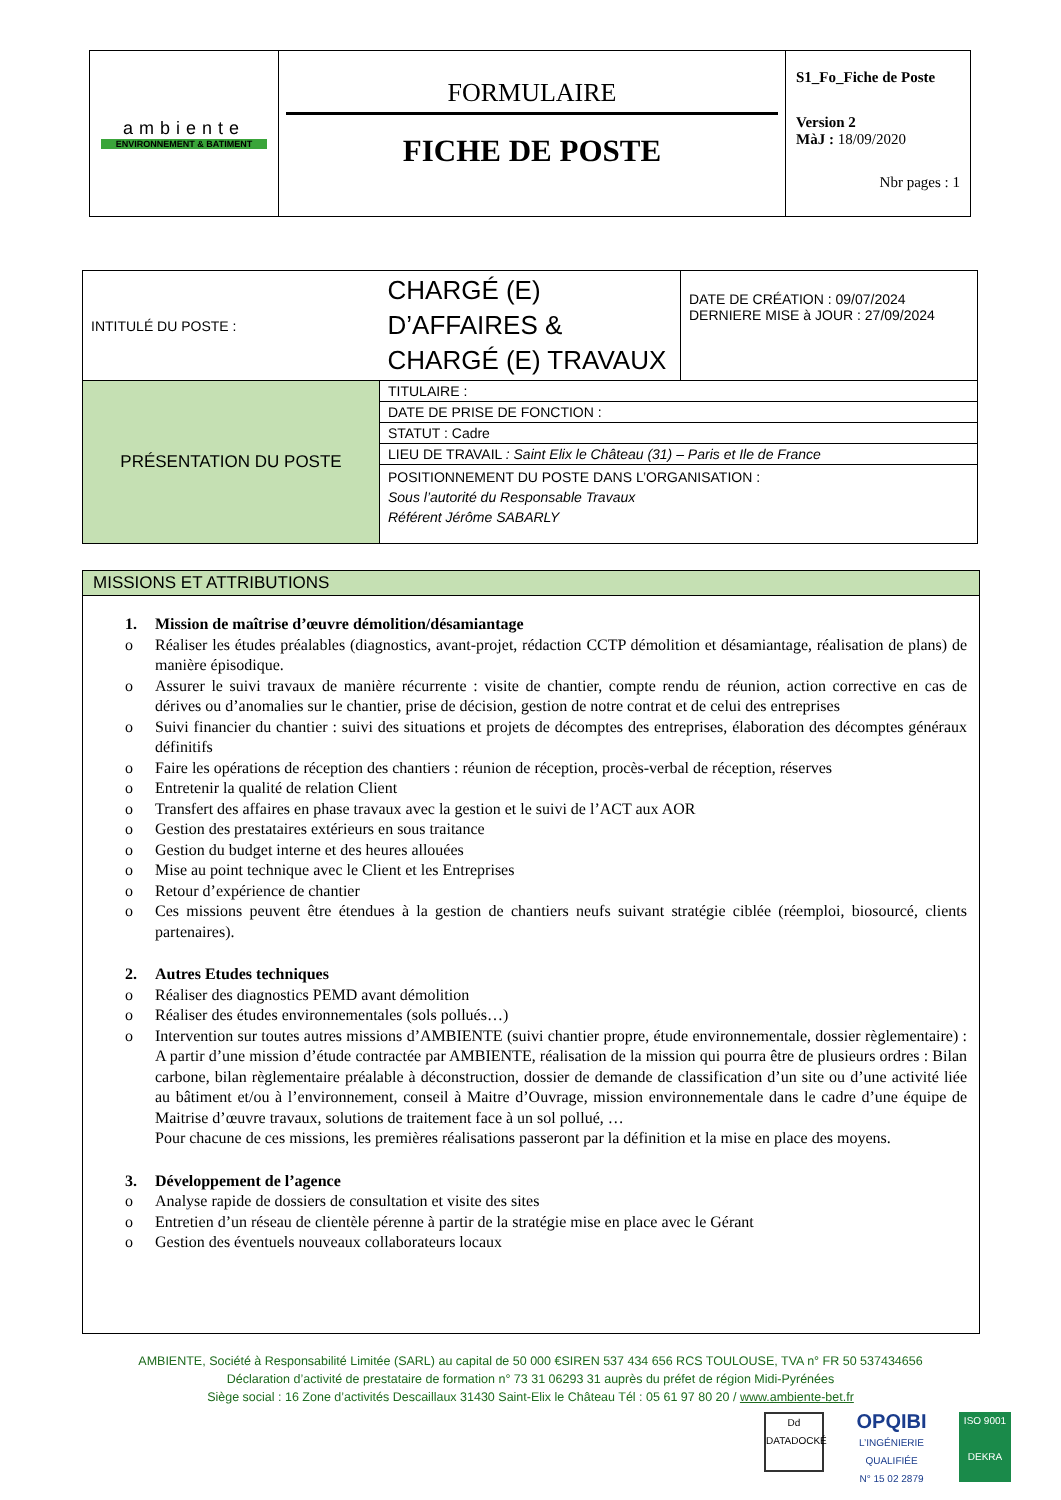| ambiente ENVIRONNEMENT & BATIMENT | FORMULAIRE FICHE DE POSTE | S1_Fo_Fiche de Poste Version 2 MàJ : 18/09/2020 Nbr pages : 1 |
| INTITULÉ DU POSTE : | | CHARGÉ (E) D’AFFAIRES & CHARGÉ (E) TRAVAUX | DATE DE CRÉATION : 09/07/2024 DERNIERE MISE à JOUR : 27/09/2024 |
| PRÉSENTATION DU POSTE | TITULAIRE : | | |
| | DATE DE PRISE DE FONCTION : | | |
| | STATUT : Cadre | | |
| | LIEU DE TRAVAIL : Saint Elix le Château (31) – Paris et Ile de France | | |
| | POSITIONNEMENT DU POSTE DANS L’ORGANISATION : Sous l’autorité du Responsable Travaux Référent Jérôme SABARLY | | |
MISSIONS ET ATTRIBUTIONS
1. Mission de maîtrise d’œuvre démolition/désamiantage
o Réaliser les études préalables (diagnostics, avant-projet, rédaction CCTP démolition et désamiantage, réalisation de plans) de manière épisodique.
o Assurer le suivi travaux de manière récurrente : visite de chantier, compte rendu de réunion, action corrective en cas de dérives ou d’anomalies sur le chantier, prise de décision, gestion de notre contrat et de celui des entreprises
o Suivi financier du chantier : suivi des situations et projets de décomptes des entreprises, élaboration des décomptes généraux définitifs
o Faire les opérations de réception des chantiers : réunion de réception, procès-verbal de réception, réserves
o Entretenir la qualité de relation Client
o Transfert des affaires en phase travaux avec la gestion et le suivi de l’ACT aux AOR
o Gestion des prestataires extérieurs en sous traitance
o Gestion du budget interne et des heures allouées
o Mise au point technique avec le Client et les Entreprises
o Retour d’expérience de chantier
o Ces missions peuvent être étendues à la gestion de chantiers neufs suivant stratégie ciblée (réemploi, biosourcé, clients partenaires).
2. Autres Etudes techniques
o Réaliser des diagnostics PEMD avant démolition
o Réaliser des études environnementales (sols pollués…)
o Intervention sur toutes autres missions d’AMBIENTE (suivi chantier propre, étude environnementale, dossier règlementaire) : A partir d’une mission d’étude contractée par AMBIENTE, réalisation de la mission qui pourra être de plusieurs ordres : Bilan carbone, bilan règlementaire préalable à déconstruction, dossier de demande de classification d’un site ou d’une activité liée au bâtiment et/ou à l’environnement, conseil à Maitre d’Ouvrage, mission environnementale dans le cadre d’une équipe de Maitrise d’œuvre travaux, solutions de traitement face à un sol pollué, …
Pour chacune de ces missions, les premières réalisations passeront par la définition et la mise en place des moyens.
3. Développement de l’agence
o Analyse rapide de dossiers de consultation et visite des sites
o Entretien d’un réseau de clientèle pérenne à partir de la stratégie mise en place avec le Gérant
o Gestion des éventuels nouveaux collaborateurs locaux
AMBIENTE, Société à Responsabilité Limitée (SARL) au capital de 50 000 €SIREN 537 434 656 RCS TOULOUSE, TVA n° FR 50 537434656
Déclaration d’activité de prestataire de formation n° 73 31 06293 31 auprès du préfet de région Midi-Pyrénées
Siège social : 16 Zone d’activités Descaillaux 31430 Saint-Elix le Château Tél : 05 61 97 80 20 / www.ambiente-bet.fr
Dd
DATADOCKÉ
OPQIBI
L’INGÉNIERIE QUALIFIÉE
N° 15 02 2879
ISO 9001
DEKRA